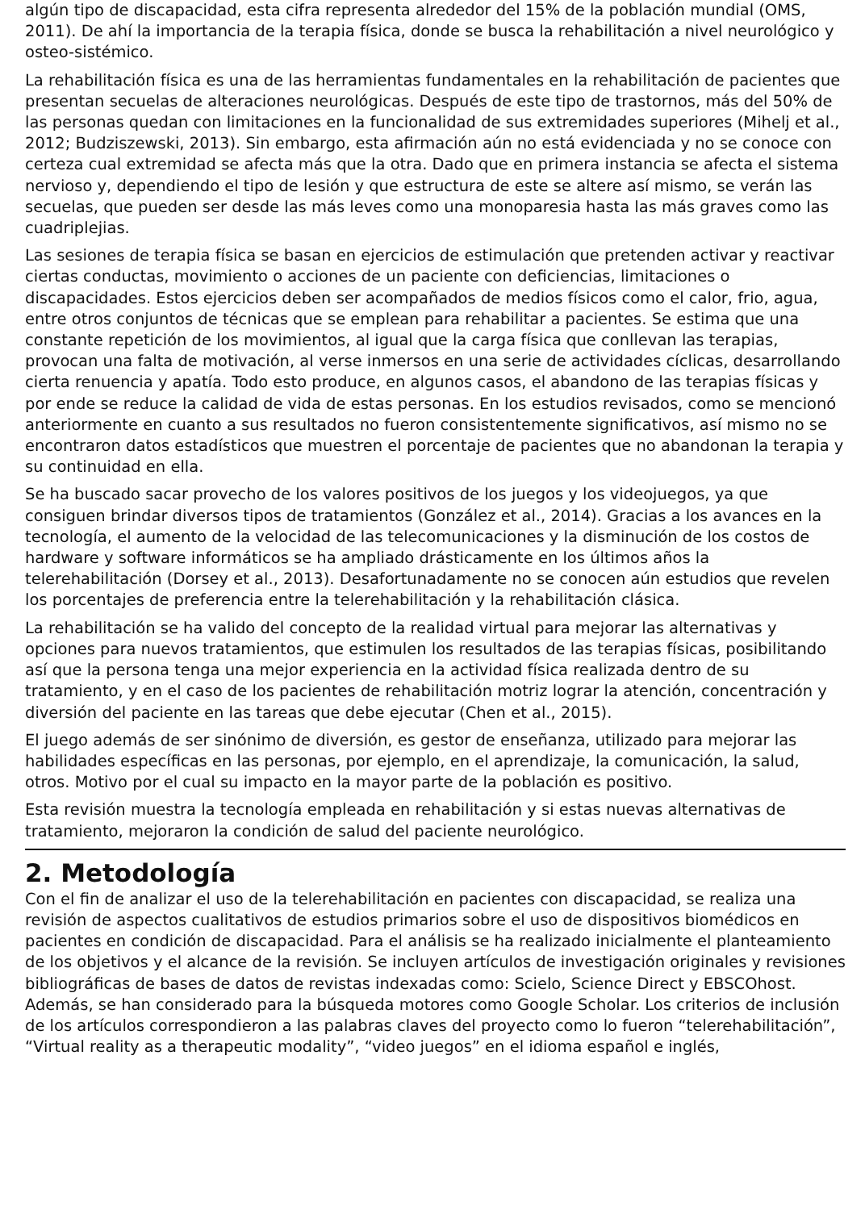algún tipo de discapacidad, esta cifra representa alrededor del 15% de la población mundial (OMS, 2011). De ahí la importancia de la terapia física, donde se busca la rehabilitación a nivel neurológico y osteo-sistémico.
La rehabilitación física es una de las herramientas fundamentales en la rehabilitación de pacientes que presentan secuelas de alteraciones neurológicas. Después de este tipo de trastornos, más del 50% de las personas quedan con limitaciones en la funcionalidad de sus extremidades superiores (Mihelj et al., 2012; Budziszewski, 2013). Sin embargo, esta afirmación aún no está evidenciada y no se conoce con certeza cual extremidad se afecta más que la otra. Dado que en primera instancia se afecta el sistema nervioso y, dependiendo el tipo de lesión y que estructura de este se altere así mismo, se verán las secuelas, que pueden ser desde las más leves como una monoparesia hasta las más graves como las cuadriplejias.
Las sesiones de terapia física se basan en ejercicios de estimulación que pretenden activar y reactivar ciertas conductas, movimiento o acciones de un paciente con deficiencias, limitaciones o discapacidades. Estos ejercicios deben ser acompañados de medios físicos como el calor, frio, agua, entre otros conjuntos de técnicas que se emplean para rehabilitar a pacientes. Se estima que una constante repetición de los movimientos, al igual que la carga física que conllevan las terapias, provocan una falta de motivación, al verse inmersos en una serie de actividades cíclicas, desarrollando cierta renuencia y apatía. Todo esto produce, en algunos casos, el abandono de las terapias físicas y por ende se reduce la calidad de vida de estas personas. En los estudios revisados, como se mencionó anteriormente en cuanto a sus resultados no fueron consistentemente significativos, así mismo no se encontraron datos estadísticos que muestren el porcentaje de pacientes que no abandonan la terapia y su continuidad en ella.
Se ha buscado sacar provecho de los valores positivos de los juegos y los videojuegos, ya que consiguen brindar diversos tipos de tratamientos (González et al., 2014). Gracias a los avances en la tecnología, el aumento de la velocidad de las telecomunicaciones y la disminución de los costos de hardware y software informáticos se ha ampliado drásticamente en los últimos años la telerehabilitación (Dorsey et al., 2013). Desafortunadamente no se conocen aún estudios que revelen los porcentajes de preferencia entre la telerehabilitación y la rehabilitación clásica.
La rehabilitación se ha valido del concepto de la realidad virtual para mejorar las alternativas y opciones para nuevos tratamientos, que estimulen los resultados de las terapias físicas, posibilitando así que la persona tenga una mejor experiencia en la actividad física realizada dentro de su tratamiento, y en el caso de los pacientes de rehabilitación motriz lograr la atención, concentración y diversión del paciente en las tareas que debe ejecutar (Chen et al., 2015).
El juego además de ser sinónimo de diversión, es gestor de enseñanza, utilizado para mejorar las habilidades específicas en las personas, por ejemplo, en el aprendizaje, la comunicación, la salud, otros. Motivo por el cual su impacto en la mayor parte de la población es positivo.
Esta revisión muestra la tecnología empleada en rehabilitación y si estas nuevas alternativas de tratamiento, mejoraron la condición de salud del paciente neurológico.
2. Metodología
Con el fin de analizar el uso de la telerehabilitación en pacientes con discapacidad, se realiza una revisión de aspectos cualitativos de estudios primarios sobre el uso de dispositivos biomédicos en pacientes en condición de discapacidad. Para el análisis se ha realizado inicialmente el planteamiento de los objetivos y el alcance de la revisión. Se incluyen artículos de investigación originales y revisiones bibliográficas de bases de datos de revistas indexadas como: Scielo, Science Direct y EBSCOhost. Además, se han considerado para la búsqueda motores como Google Scholar. Los criterios de inclusión de los artículos correspondieron a las palabras claves del proyecto como lo fueron “telerehabilitación”, “Virtual reality as a therapeutic modality”, “video juegos” en el idioma español e inglés,